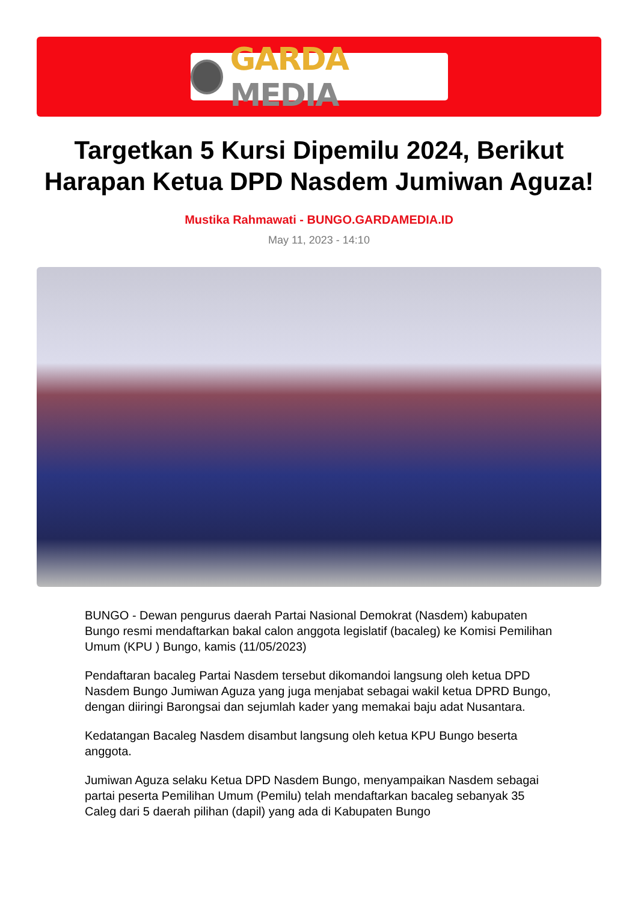GARDA MEDIA
Targetkan 5 Kursi Dipemilu 2024, Berikut Harapan Ketua DPD Nasdem Jumiwan Aguza!
Mustika Rahmawati - BUNGO.GARDAMEDIA.ID
May 11, 2023 - 14:10
BUNGO - Dewan pengurus daerah Partai Nasional Demokrat (Nasdem) kabupaten Bungo resmi mendaftarkan bakal calon anggota legislatif (bacaleg) ke Komisi Pemilihan Umum (KPU ) Bungo, kamis (11/05/2023)
Pendaftaran bacaleg Partai Nasdem tersebut dikomandoi langsung oleh ketua DPD Nasdem Bungo Jumiwan Aguza yang juga menjabat sebagai wakil ketua DPRD Bungo, dengan diiringi Barongsai dan sejumlah kader yang memakai baju adat Nusantara.
Kedatangan Bacaleg Nasdem disambut langsung oleh ketua KPU Bungo beserta anggota.
Jumiwan Aguza selaku Ketua DPD Nasdem Bungo, menyampaikan Nasdem sebagai partai peserta Pemilihan Umum (Pemilu) telah mendaftarkan bacaleg sebanyak 35 Caleg dari 5 daerah pilihan (dapil) yang ada di Kabupaten Bungo